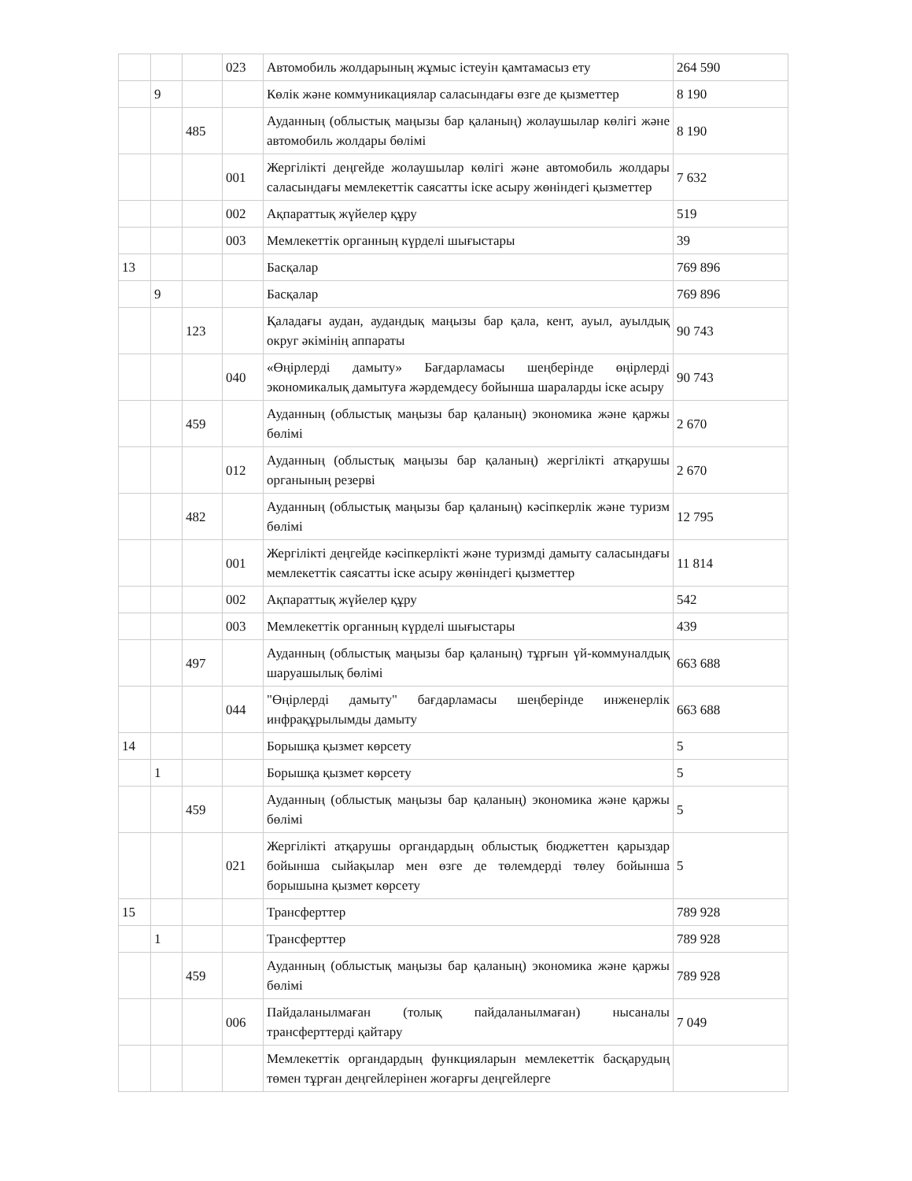| | | | 023 | Автомобиль жолдарының жұмыс істеуін қамтамасыз ету | 264 590 |
| | 9 | | | Көлік және коммуникациялар саласындағы өзге де қызметтер | 8 190 |
| | | 485 | | Ауданның (облыстық маңызы бар қаланың) жолаушылар көлігі және автомобиль жолдары бөлімі | 8 190 |
| | | | 001 | Жергілікті деңгейде жолаушылар көлігі және автомобиль жолдары саласындағы мемлекеттік саясатты іске асыру жөніндегі қызметтер | 7 632 |
| | | | 002 | Ақпараттық жүйелер құру | 519 |
| | | | 003 | Мемлекеттік органның күрделі шығыстары | 39 |
| 13 | | | | Басқалар | 769 896 |
| | 9 | | | Басқалар | 769 896 |
| | | 123 | | Қаладағы аудан, аудандық маңызы бар қала, кент, ауыл, ауылдық округ әкімінің аппараты | 90 743 |
| | | | 040 | «Өңірлерді дамыту» Бағдарламасы шеңберінде өңірлерді экономикалық дамытуға жәрдемдесу бойынша шараларды іске асыру | 90 743 |
| | | 459 | | Ауданның (облыстық маңызы бар қаланың) экономика және қаржы бөлімі | 2 670 |
| | | | 012 | Ауданның (облыстық маңызы бар қаланың) жергілікті атқарушы органының резерві | 2 670 |
| | | 482 | | Ауданның (облыстық маңызы бар қаланың) кәсіпкерлік және туризм бөлімі | 12 795 |
| | | | 001 | Жергілікті деңгейде кәсіпкерлікті және туризмді дамыту саласындағы мемлекеттік саясатты іске асыру жөніндегі қызметтер | 11 814 |
| | | | 002 | Ақпараттық жүйелер құру | 542 |
| | | | 003 | Мемлекеттік органның күрделі шығыстары | 439 |
| | | 497 | | Ауданның (облыстық маңызы бар қаланың) тұрғын үй-коммуналдық шаруашылық бөлімі | 663 688 |
| | | | 044 | "Өңірлерді дамыту" бағдарламасы шеңберінде инженерлік инфрақұрылымды дамыту | 663 688 |
| 14 | | | | Борышқа қызмет көрсету | 5 |
| | 1 | | | Борышқа қызмет көрсету | 5 |
| | | 459 | | Ауданның (облыстық маңызы бар қаланың) экономика және қаржы бөлімі | 5 |
| | | | 021 | Жергілікті атқарушы органдардың облыстық бюджеттен қарыздар бойынша сыйақылар мен өзге де төлемдерді төлеу бойынша борышына қызмет көрсету | 5 |
| 15 | | | | Трансферттер | 789 928 |
| | 1 | | | Трансферттер | 789 928 |
| | | 459 | | Ауданның (облыстық маңызы бар қаланың) экономика және қаржы бөлімі | 789 928 |
| | | | 006 | Пайдаланылмаған (толық пайдаланылмаған) нысаналы трансферттерді қайтару | 7 049 |
| | | | | Мемлекеттік органдардың функцияларын мемлекеттік басқарудың төмен тұрған деңгейлерінен жоғарғы деңгейлерге | |